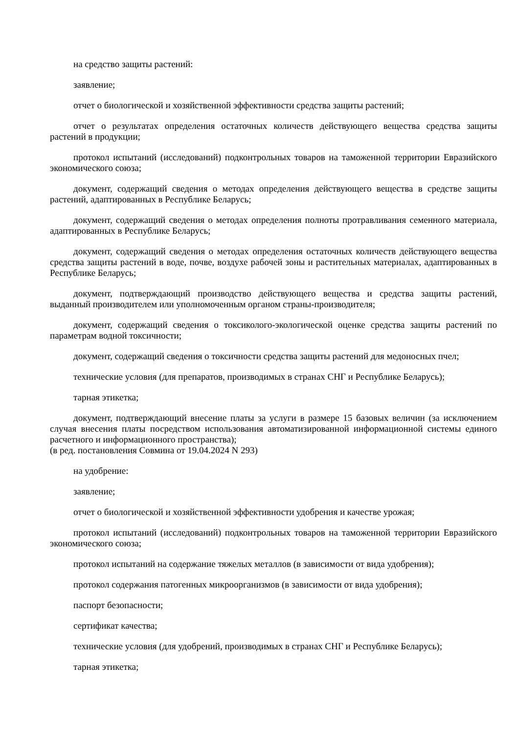на средство защиты растений:
заявление;
отчет о биологической и хозяйственной эффективности средства защиты растений;
отчет о результатах определения остаточных количеств действующего вещества средства защиты растений в продукции;
протокол испытаний (исследований) подконтрольных товаров на таможенной территории Евразийского экономического союза;
документ, содержащий сведения о методах определения действующего вещества в средстве защиты растений, адаптированных в Республике Беларусь;
документ, содержащий сведения о методах определения полноты протравливания семенного материала, адаптированных в Республике Беларусь;
документ, содержащий сведения о методах определения остаточных количеств действующего вещества средства защиты растений в воде, почве, воздухе рабочей зоны и растительных материалах, адаптированных в Республике Беларусь;
документ, подтверждающий производство действующего вещества и средства защиты растений, выданный производителем или уполномоченным органом страны-производителя;
документ, содержащий сведения о токсиколого-экологической оценке средства защиты растений по параметрам водной токсичности;
документ, содержащий сведения о токсичности средства защиты растений для медоносных пчел;
технические условия (для препаратов, производимых в странах СНГ и Республике Беларусь);
тарная этикетка;
документ, подтверждающий внесение платы за услуги в размере 15 базовых величин (за исключением случая внесения платы посредством использования автоматизированной информационной системы единого расчетного и информационного пространства);
(в ред. постановления Совмина от 19.04.2024 N 293)
на удобрение:
заявление;
отчет о биологической и хозяйственной эффективности удобрения и качестве урожая;
протокол испытаний (исследований) подконтрольных товаров на таможенной территории Евразийского экономического союза;
протокол испытаний на содержание тяжелых металлов (в зависимости от вида удобрения);
протокол содержания патогенных микроорганизмов (в зависимости от вида удобрения);
паспорт безопасности;
сертификат качества;
технические условия (для удобрений, производимых в странах СНГ и Республике Беларусь);
тарная этикетка;